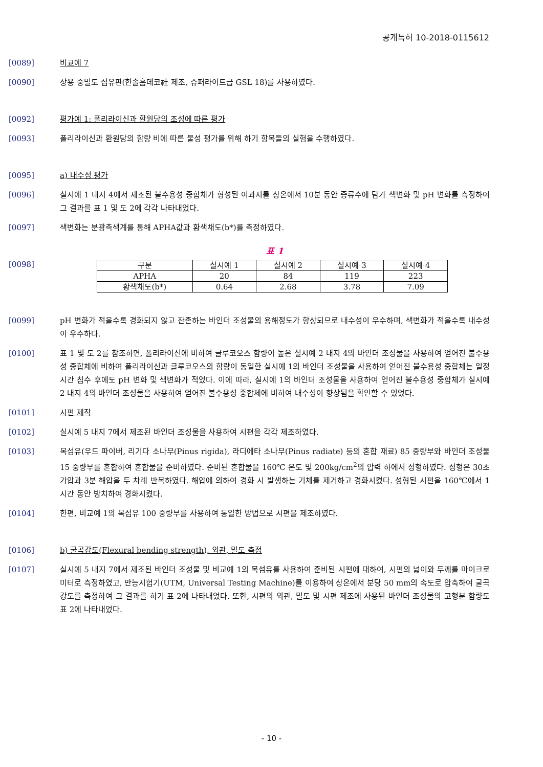공개특허 10-2018-0115612
[0089] 비교예 7
[0090] 상용 중밀도 섬유판(한솔홈데코社 제조, 슈퍼라이트급 GSL 18)를 사용하였다.
[0092] 평가예 1: 폴리라이신과 환원당의 조성에 따른 평가
[0093] 폴리라이신과 환원당의 함량 비에 따른 물성 평가를 위해 하기 항목들의 실험을 수행하였다.
[0095] a) 내수성 평가
[0096] 실시예 1 내지 4에서 제조된 불수용성 중합체가 형성된 여과지를 상온에서 10분 동안 증류수에 담가 색변화 및 pH 변화를 측정하여 그 결과를 표 1 및 도 2에 각각 나타내었다.
[0097] 색변화는 분광측색계를 통해 APHA값과 황색채도(b*)를 측정하였다.
[0098]
표 1
| 구분 | 실시예 1 | 실시예 2 | 실시예 3 | 실시예 4 |
| APHA | 20 | 84 | 119 | 223 |
| 황색채도(b*) | 0.64 | 2.68 | 3.78 | 7.09 |
[0099] pH 변화가 적을수록 경화되지 않고 잔존하는 바인더 조성물의 용해정도가 향상되므로 내수성이 우수하며, 색변화가 적을수록 내수성이 우수하다.
[0100] 표 1 및 도 2를 참조하면, 폴리라이신에 비하여 글루코오스 함량이 높은 실시예 2 내지 4의 바인더 조성물을 사용하여 얻어진 불수용성 중합체에 비하여 폴리라이신과 글루코오스의 함량이 동일한 실시예 1의 바인더 조성물을 사용하여 얻어진 불수용성 중합체는 일정 시간 침수 후에도 pH 변화 및 색변화가 적었다. 이에 따라, 실시예 1의 바인더 조성물을 사용하여 얻어진 불수용성 중합체가 실시예 2 내지 4의 바인더 조성물을 사용하여 얻어진 불수용성 중합체에 비하여 내수성이 향상됨을 확인할 수 있었다.
[0101] 시편 제작
[0102] 실시예 5 내지 7에서 제조된 바인더 조성물을 사용하여 시편을 각각 제조하였다.
[0103] 목섬유(우드 파이버, 리기다 소나무(Pinus rigida), 라디에타 소나무(Pinus radiate) 등의 혼합 재료) 85 중량부와 바인더 조성물 15 중량부를 혼합하여 혼합물을 준비하였다. 준비된 혼합물을 160℃ 온도 및 200kg/cm<sup>2</sup>의 압력 하에서 성형하였다. 성형은 30초 가압과 3분 해압을 두 차례 반복하였다. 해압에 의하여 경화 시 발생하는 기체를 제거하고 경화시켰다. 성형된 시편을 160℃에서 1시간 동안 방치하여 경화시켰다.
[0104] 한편, 비교예 1의 목섬유 100 중량부를 사용하여 동일한 방법으로 시편을 제조하였다.
[0106] b) 굴곡강도(Flexural bending strength), 외관, 밀도 측정
[0107] 실시예 5 내지 7에서 제조된 바인더 조성물 및 비교예 1의 목섬유를 사용하여 준비된 시편에 대하여, 시편의 넓이와 두께를 마이크로미터로 측정하였고, 만능시험기(UTM, Universal Testing Machine)를 이용하여 상온에서 분당 50 mm의 속도로 압축하여 굴곡강도를 측정하여 그 결과를 하기 표 2에 나타내었다. 또한, 시편의 외관, 밀도 및 시편 제조에 사용된 바인더 조성물의 고형분 함량도 표 2에 나타내었다.
- 10 -